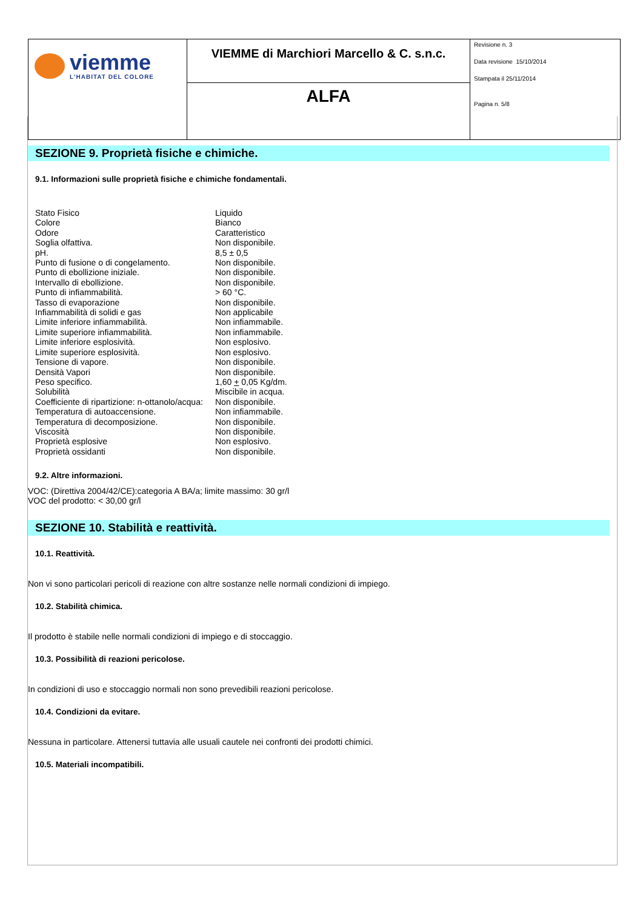| viemme L'HABITAT DEL COLORE | VIEMME di Marchiori Marcello & C. s.n.c. | Revisione n. 3 Data revisione 15/10/2014 Stampata il 25/11/2014 Pagina n. 5/8 |
| | ALFA | |
SEZIONE 9. Proprietà fisiche e chimiche.
9.1. Informazioni sulle proprietà fisiche e chimiche fondamentali.
| Stato Fisico | Liquido |
| Colore | Bianco |
| Odore | Caratteristico |
| Soglia olfattiva. | Non disponibile. |
| pH. | 8,5 ± 0,5 |
| Punto di fusione o di congelamento. | Non disponibile. |
| Punto di ebollizione iniziale. | Non disponibile. |
| Intervallo di ebollizione. | Non disponibile. |
| Punto di infiammabilità. | > 60 °C. |
| Tasso di evaporazione | Non disponibile. |
| Infiammabilità di solidi e gas | Non applicabile |
| Limite inferiore infiammabilità. | Non infiammabile. |
| Limite superiore infiammabilità. | Non infiammabile. |
| Limite inferiore esplosività. | Non esplosivo. |
| Limite superiore esplosività. | Non esplosivo. |
| Tensione di vapore. | Non disponibile. |
| Densità Vapori | Non disponibile. |
| Peso specifico. | 1,60 + 0,05 Kg/dm. |
| Solubilità | Miscibile in acqua. |
| Coefficiente di ripartizione: n-ottanolo/acqua: | Non disponibile. |
| Temperatura di autoaccensione. | Non infiammabile. |
| Temperatura di decomposizione. | Non disponibile. |
| Viscosità | Non disponibile. |
| Proprietà esplosive | Non esplosivo. |
| Proprietà ossidanti | Non disponibile. |
9.2. Altre informazioni.
VOC: (Direttiva 2004/42/CE):categoria A BA/a; limite massimo: 30 gr/l
VOC del prodotto: < 30,00 gr/l
SEZIONE 10. Stabilità e reattività.
10.1. Reattività.
Non vi sono particolari pericoli di reazione con altre sostanze nelle normali condizioni di impiego.
10.2. Stabilità chimica.
Il prodotto è stabile nelle normali condizioni di impiego e di stoccaggio.
10.3. Possibilità di reazioni pericolose.
In condizioni di uso e stoccaggio normali non sono prevedibili reazioni pericolose.
10.4. Condizioni da evitare.
Nessuna in particolare. Attenersi tuttavia alle usuali cautele nei confronti dei prodotti chimici.
10.5. Materiali incompatibili.